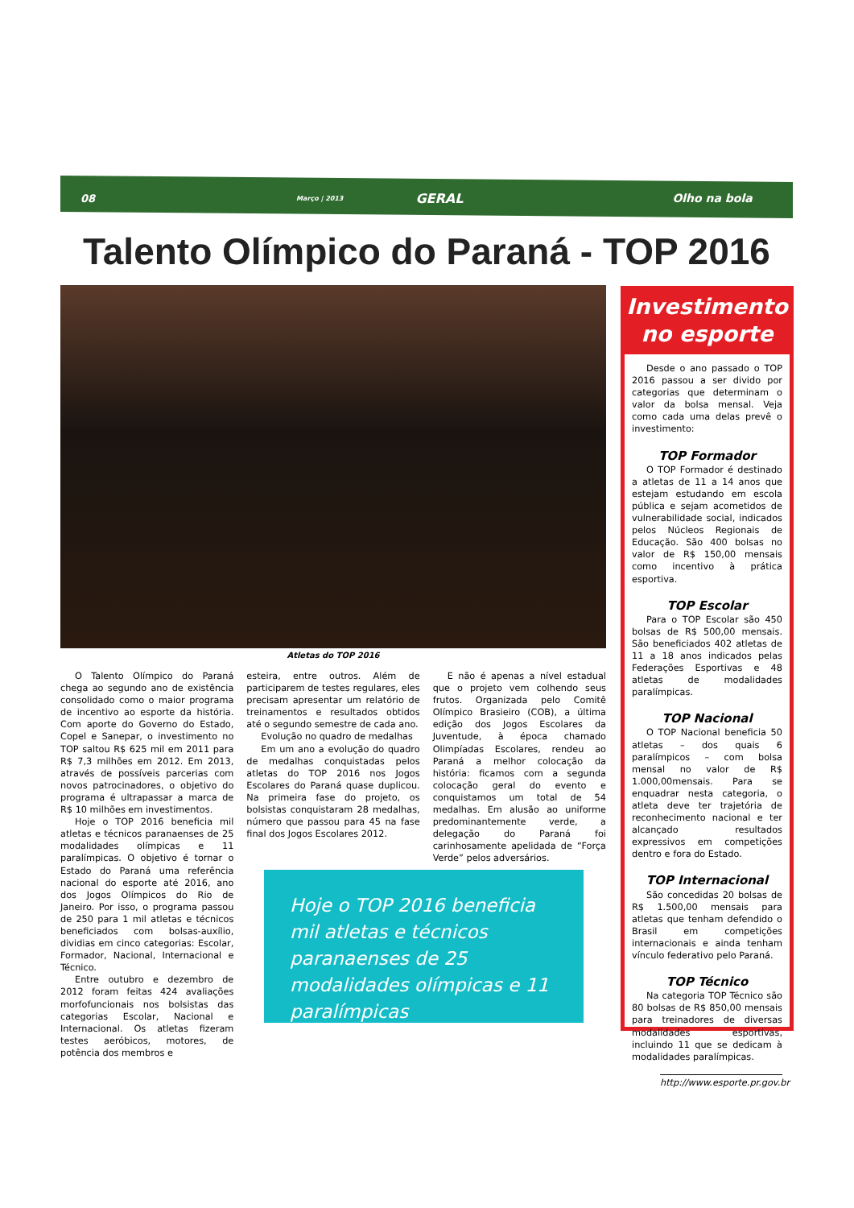08 Março | 2013 GERAL Olho na bola
Talento Olímpico do Paraná - TOP 2016
Atletas do TOP 2016
O Talento Olímpico do Paraná chega ao segundo ano de existência consolidado como o maior programa de incentivo ao esporte da história. Com aporte do Governo do Estado, Copel e Sanepar, o investimento no TOP saltou R$ 625 mil em 2011 para R$ 7,3 milhões em 2012. Em 2013, através de possíveis parcerias com novos patrocinadores, o objetivo do programa é ultrapassar a marca de R$ 10 milhões em investimentos.
Hoje o TOP 2016 beneficia mil atletas e técnicos paranaenses de 25 modalidades olímpicas e 11 paralímpicas. O objetivo é tornar o Estado do Paraná uma referência nacional do esporte até 2016, ano dos Jogos Olímpicos do Rio de Janeiro. Por isso, o programa passou de 250 para 1 mil atletas e técnicos beneficiados com bolsas-auxílio, dividias em cinco categorias: Escolar, Formador, Nacional, Internacional e Técnico.
Entre outubro e dezembro de 2012 foram feitas 424 avaliações morfofuncionais nos bolsistas das categorias Escolar, Nacional e Internacional. Os atletas fizeram testes aeróbicos, motores, de potência dos membros e
esteira, entre outros. Além de participarem de testes regulares, eles precisam apresentar um relatório de treinamentos e resultados obtidos até o segundo semestre de cada ano.
Evolução no quadro de medalhas
Em um ano a evolução do quadro de medalhas conquistadas pelos atletas do TOP 2016 nos Jogos Escolares do Paraná quase duplicou. Na primeira fase do projeto, os bolsistas conquistaram 28 medalhas, número que passou para 45 na fase final dos Jogos Escolares 2012.
E não é apenas a nível estadual que o projeto vem colhendo seus frutos. Organizada pelo Comitê Olímpico Brasieiro (COB), a última edição dos Jogos Escolares da Juventude, à época chamado Olimpíadas Escolares, rendeu ao Paraná a melhor colocação da história: ficamos com a segunda colocação geral do evento e conquistamos um total de 54 medalhas. Em alusão ao uniforme predominantemente verde, a delegação do Paraná foi carinhosamente apelidada de “Força Verde” pelos adversários.
Hoje o TOP 2016 beneficia mil atletas e técnicos paranaenses de 25 modalidades olímpicas e 11 paralímpicas
Investimento
no esporte
Desde o ano passado o TOP 2016 passou a ser divido por categorias que determinam o valor da bolsa mensal. Veja como cada uma delas prevê o investimento:
TOP Formador
O TOP Formador é destinado a atletas de 11 a 14 anos que estejam estudando em escola pública e sejam acometidos de vulnerabilidade social, indicados pelos Núcleos Regionais de Educação. São 400 bolsas no valor de R$ 150,00 mensais como incentivo à prática esportiva.
TOP Escolar
Para o TOP Escolar são 450 bolsas de R$ 500,00 mensais. São beneficiados 402 atletas de 11 a 18 anos indicados pelas Federações Esportivas e 48 atletas de modalidades paralímpicas.
TOP Nacional
O TOP Nacional beneficia 50 atletas – dos quais 6 paralímpicos – com bolsa mensal no valor de R$ 1.000,00mensais. Para se enquadrar nesta categoria, o atleta deve ter trajetória de reconhecimento nacional e ter alcançado resultados expressivos em competições dentro e fora do Estado.
TOP Internacional
São concedidas 20 bolsas de R$ 1.500,00 mensais para atletas que tenham defendido o Brasil em competições internacionais e ainda tenham vínculo federativo pelo Paraná.
TOP Técnico
Na categoria TOP Técnico são 80 bolsas de R$ 850,00 mensais para treinadores de diversas modalidades esportivas, incluindo 11 que se dedicam à modalidades paralímpicas.
http://www.esporte.pr.gov.br